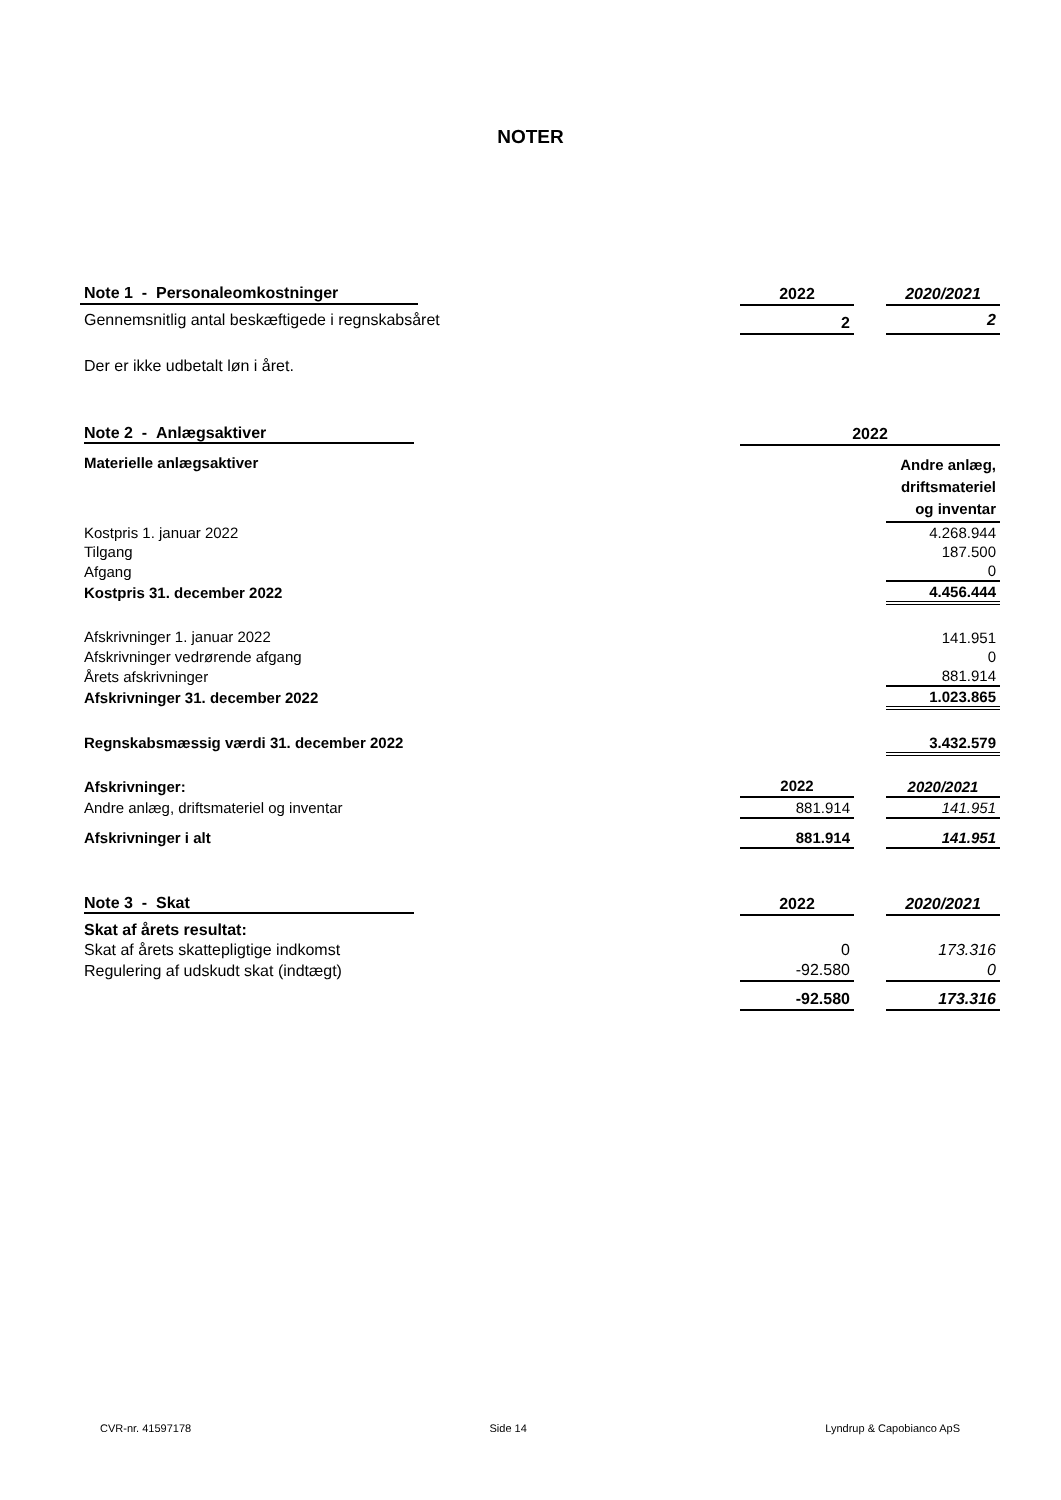NOTER
| Note 1 - Personaleomkostninger | 2022 | | 2020/2021 |
| Gennemsnitlig antal beskæftigede i regnskabsåret | 2 | | 2 |
| Der er ikke udbetalt løn i året. | | | |
| Note 2 - Anlægsaktiver | 2022 | | |
| Materielle anlægsaktiver | | | Andre anlæg, driftsmateriel og inventar |
| Kostpris 1. januar 2022 | | | 4.268.944 |
| Tilgang | | | 187.500 |
| Afgang | | | 0 |
| Kostpris 31. december 2022 | | | 4.456.444 |
| Afskrivninger 1. januar 2022 | | | 141.951 |
| Afskrivninger vedrørende afgang | | | 0 |
| Årets afskrivninger | | | 881.914 |
| Afskrivninger 31. december 2022 | | | 1.023.865 |
| Regnskabsmæssig værdi 31. december 2022 | | | 3.432.579 |
| Afskrivninger: | 2022 | | 2020/2021 |
| Andre anlæg, driftsmateriel og inventar | 881.914 | | 141.951 |
| Afskrivninger i alt | 881.914 | | 141.951 |
| Note 3 - Skat | 2022 | | 2020/2021 |
| Skat af årets resultat: | | | |
| Skat af årets skattepligtige indkomst | 0 | | 173.316 |
| Regulering af udskudt skat (indtægt) | -92.580 | | 0 |
| | -92.580 | | 173.316 |
CVR-nr. 41597178 Side 14 Lyndrup & Capobianco ApS